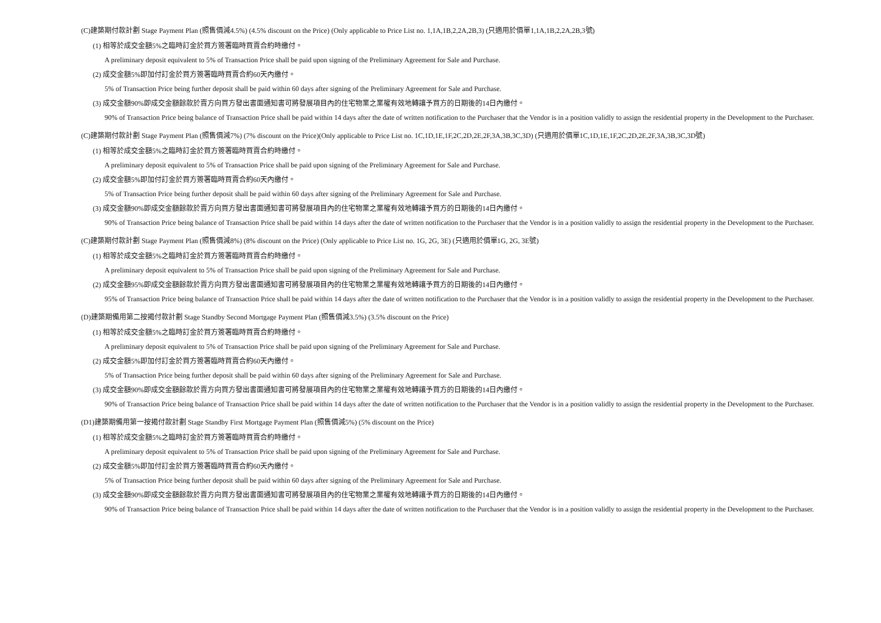(C)建築期付款計劃 Stage Payment Plan (照售價減4.5%) (4.5% discount on the Price) (Only applicable to Price List no. 1,1A,1B,2,2A,2B,3) (只適用於價單1,1A,1B,2,2A,2B,3號)
(1) 相等於成交金額5%之臨時訂金於買方簽署臨時買賣合約時繳付。
A preliminary deposit equivalent to 5% of Transaction Price shall be paid upon signing of the Preliminary Agreement for Sale and Purchase.
(2) 成交金額5%即加付訂金於買方簽署臨時買賣合約60天內繳付。
5% of Transaction Price being further deposit shall be paid within 60 days after signing of the Preliminary Agreement for Sale and Purchase.
(3) 成交金額90%即成交金額餘款於賣方向買方發出書面通知書可將發展項目內的住宅物業之業權有效地轉讓予買方的日期後的14日內繳付。
90% of Transaction Price being balance of Transaction Price shall be paid within 14 days after the date of written notification to the Purchaser that the Vendor is in a position validly to assign the residential property in the Development to the Purchaser.
(C)建築期付款計劃 Stage Payment Plan (照售價減7%) (7% discount on the Price)(Only applicable to Price List no. 1C,1D,1E,1F,2C,2D,2E,2F,3A,3B,3C,3D) (只適用於價單1C,1D,1E,1F,2C,2D,2E,2F,3A,3B,3C,3D號)
(1) 相等於成交金額5%之臨時訂金於買方簽署臨時買賣合約時繳付。
A preliminary deposit equivalent to 5% of Transaction Price shall be paid upon signing of the Preliminary Agreement for Sale and Purchase.
(2) 成交金額5%即加付訂金於買方簽署臨時買賣合約60天內繳付。
5% of Transaction Price being further deposit shall be paid within 60 days after signing of the Preliminary Agreement for Sale and Purchase.
(3) 成交金額90%即成交金額餘款於賣方向買方發出書面通知書可將發展項目內的住宅物業之業權有效地轉讓予買方的日期後的14日內繳付。
90% of Transaction Price being balance of Transaction Price shall be paid within 14 days after the date of written notification to the Purchaser that the Vendor is in a position validly to assign the residential property in the Development to the Purchaser.
(C)建築期付款計劃 Stage Payment Plan (照售價減8%) (8% discount on the Price) (Only applicable to Price List no. 1G, 2G, 3E) (只適用於價單1G, 2G, 3E號)
(1) 相等於成交金額5%之臨時訂金於買方簽署臨時買賣合約時繳付。
A preliminary deposit equivalent to 5% of Transaction Price shall be paid upon signing of the Preliminary Agreement for Sale and Purchase.
(2) 成交金額95%即成交金額餘款於賣方向買方發出書面通知書可將發展項目內的住宅物業之業權有效地轉讓予買方的日期後的14日內繳付。
95% of Transaction Price being balance of Transaction Price shall be paid within 14 days after the date of written notification to the Purchaser that the Vendor is in a position validly to assign the residential property in the Development to the Purchaser.
(D)建築期備用第二按揭付款計劃 Stage Standby Second Mortgage Payment Plan (照售價減3.5%) (3.5% discount on the Price)
(1) 相等於成交金額5%之臨時訂金於買方簽署臨時買賣合約時繳付。
A preliminary deposit equivalent to 5% of Transaction Price shall be paid upon signing of the Preliminary Agreement for Sale and Purchase.
(2) 成交金額5%即加付訂金於買方簽署臨時買賣合約60天內繳付。
5% of Transaction Price being further deposit shall be paid within 60 days after signing of the Preliminary Agreement for Sale and Purchase.
(3) 成交金額90%即成交金額餘款於賣方向買方發出書面通知書可將發展項目內的住宅物業之業權有效地轉讓予買方的日期後的14日內繳付。
90% of Transaction Price being balance of Transaction Price shall be paid within 14 days after the date of written notification to the Purchaser that the Vendor is in a position validly to assign the residential property in the Development to the Purchaser.
(D1)建築期備用第一按揭付款計劃 Stage Standby First Mortgage Payment Plan (照售價減5%) (5% discount on the Price)
(1) 相等於成交金額5%之臨時訂金於買方簽署臨時買賣合約時繳付。
A preliminary deposit equivalent to 5% of Transaction Price shall be paid upon signing of the Preliminary Agreement for Sale and Purchase.
(2) 成交金額5%即加付訂金於買方簽署臨時買賣合約60天內繳付。
5% of Transaction Price being further deposit shall be paid within 60 days after signing of the Preliminary Agreement for Sale and Purchase.
(3) 成交金額90%即成交金額餘款於賣方向買方發出書面通知書可將發展項目內的住宅物業之業權有效地轉讓予買方的日期後的14日內繳付。
90% of Transaction Price being balance of Transaction Price shall be paid within 14 days after the date of written notification to the Purchaser that the Vendor is in a position validly to assign the residential property in the Development to the Purchaser.